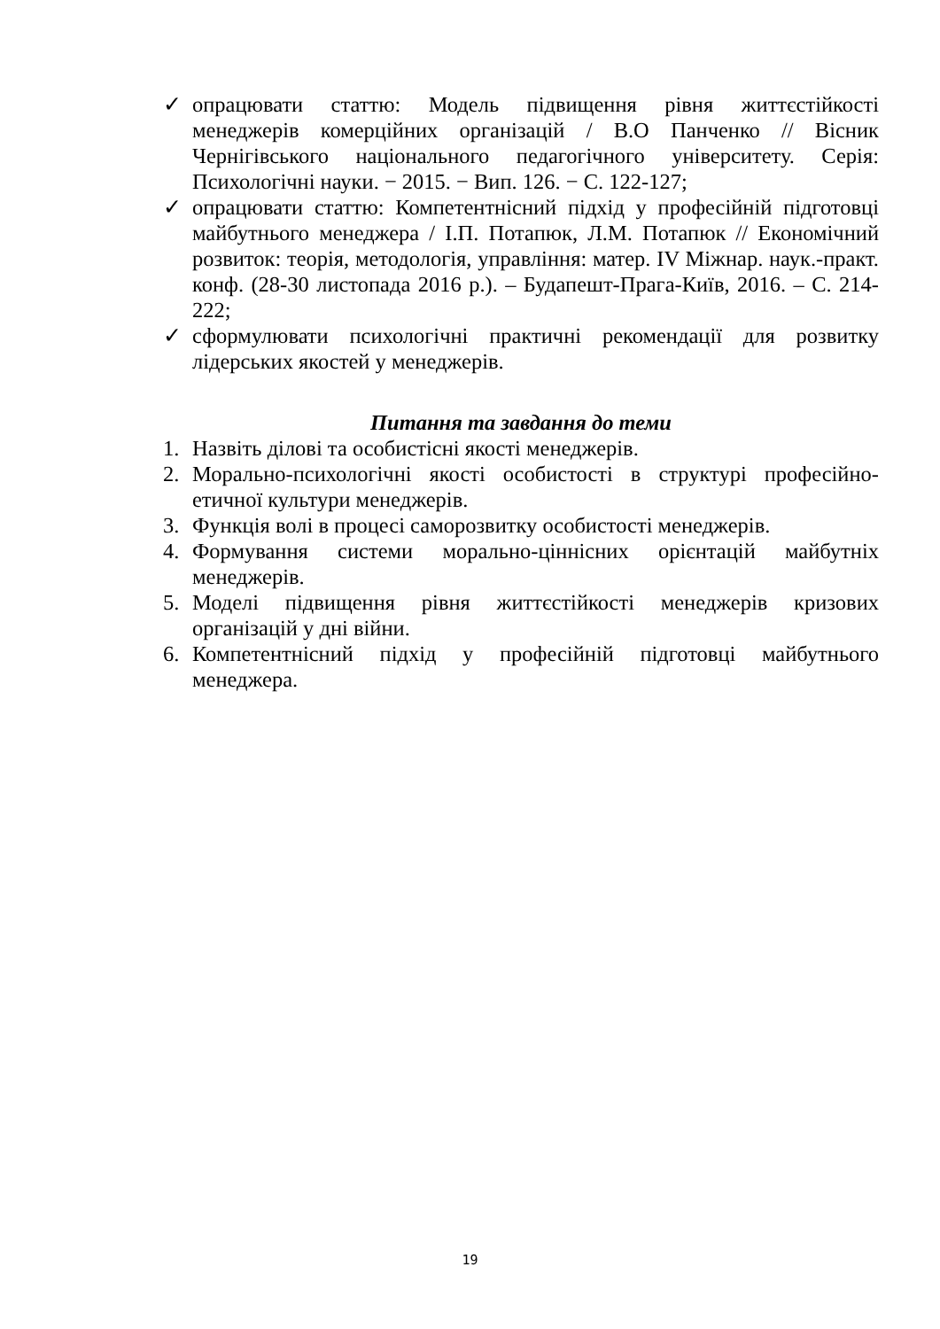✓ опрацювати статтю: Модель підвищення рівня життєстійкості менеджерів комерційних організацій / В.О Панченко // Вісник Чернігівського національного педагогічного університету. Серія: Психологічні науки. − 2015. − Вип. 126. − С. 122-127;
✓ опрацювати статтю: Компетентнісний підхід у професійній підготовці майбутнього менеджера / І.П. Потапюк, Л.М. Потапюк // Економічний розвиток: теорія, методологія, управління: матер. IV Міжнар. наук.-практ. конф. (28-30 листопада 2016 р.). – Будапешт-Прага-Київ, 2016. – С. 214- 222;
✓ сформулювати психологічні практичні рекомендації для розвитку лідерських якостей у менеджерів.
Питання та завдання до теми
1. Назвіть ділові та особистісні якості менеджерів.
2. Морально-психологічні якості особистості в структурі професійно-етичної культури менеджерів.
3. Функція волі в процесі саморозвитку особистості менеджерів.
4. Формування системи морально-ціннісних орієнтацій майбутніх менеджерів.
5. Моделі підвищення рівня життєстійкості менеджерів кризових організацій у дні війни.
6. Компетентнісний підхід у професійній підготовці майбутнього менеджера.
19